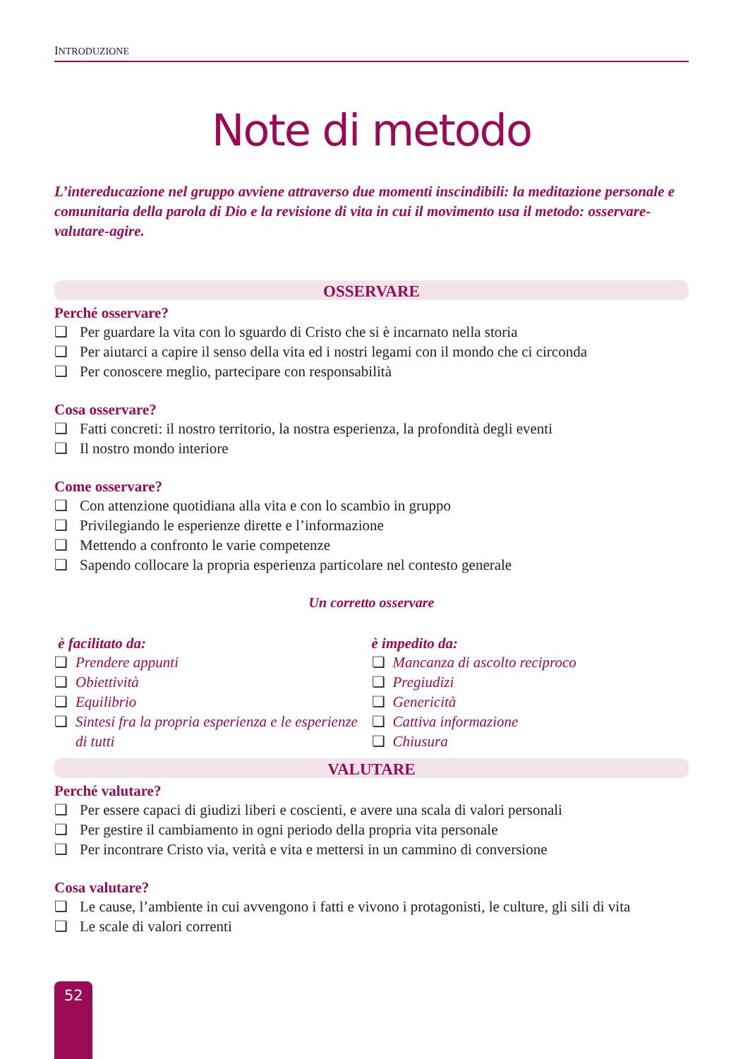INTRODUZIONE
Note di metodo
L’intereducazione nel gruppo avviene attraverso due momenti inscindibili: la meditazione personale e comunitaria della parola di Dio e la revisione di vita in cui il movimento usa il metodo: osservare-valutare-agire.
OSSERVARE
Perché osservare?
❏ Per guardare la vita con lo sguardo di Cristo che si è incarnato nella storia
❏ Per aiutarci a capire il senso della vita ed i nostri legami con il mondo che ci circonda
❏ Per conoscere meglio, partecipare con responsabilità
Cosa osservare?
❏ Fatti concreti: il nostro territorio, la nostra esperienza, la profondità degli eventi
❏ Il nostro mondo interiore
Come osservare?
❏ Con attenzione quotidiana alla vita e con lo scambio in gruppo
❏ Privilegiando le esperienze dirette e l’informazione
❏ Mettendo a confronto le varie competenze
❏ Sapendo collocare la propria esperienza particolare nel contesto generale
Un corretto osservare
è facilitato da:
❏ Prendere appunti
❏ Obiettività
❏ Equilibrio
❏ Sintesi fra la propria esperienza e le esperienze di tutti
è impedito da:
❏ Mancanza di ascolto reciproco
❏ Pregiudizi
❏ Genericità
❏ Cattiva informazione
❏ Chiusura
VALUTARE
Perché valutare?
❏ Per essere capaci di giudizi liberi e coscienti, e avere una scala di valori personali
❏ Per gestire il cambiamento in ogni periodo della propria vita personale
❏ Per incontrare Cristo via, verità e vita e mettersi in un cammino di conversione
Cosa valutare?
❏ Le cause, l’ambiente in cui avvengono i fatti e vivono i protagonisti, le culture, gli sili di vita
❏ Le scale di valori correnti
52